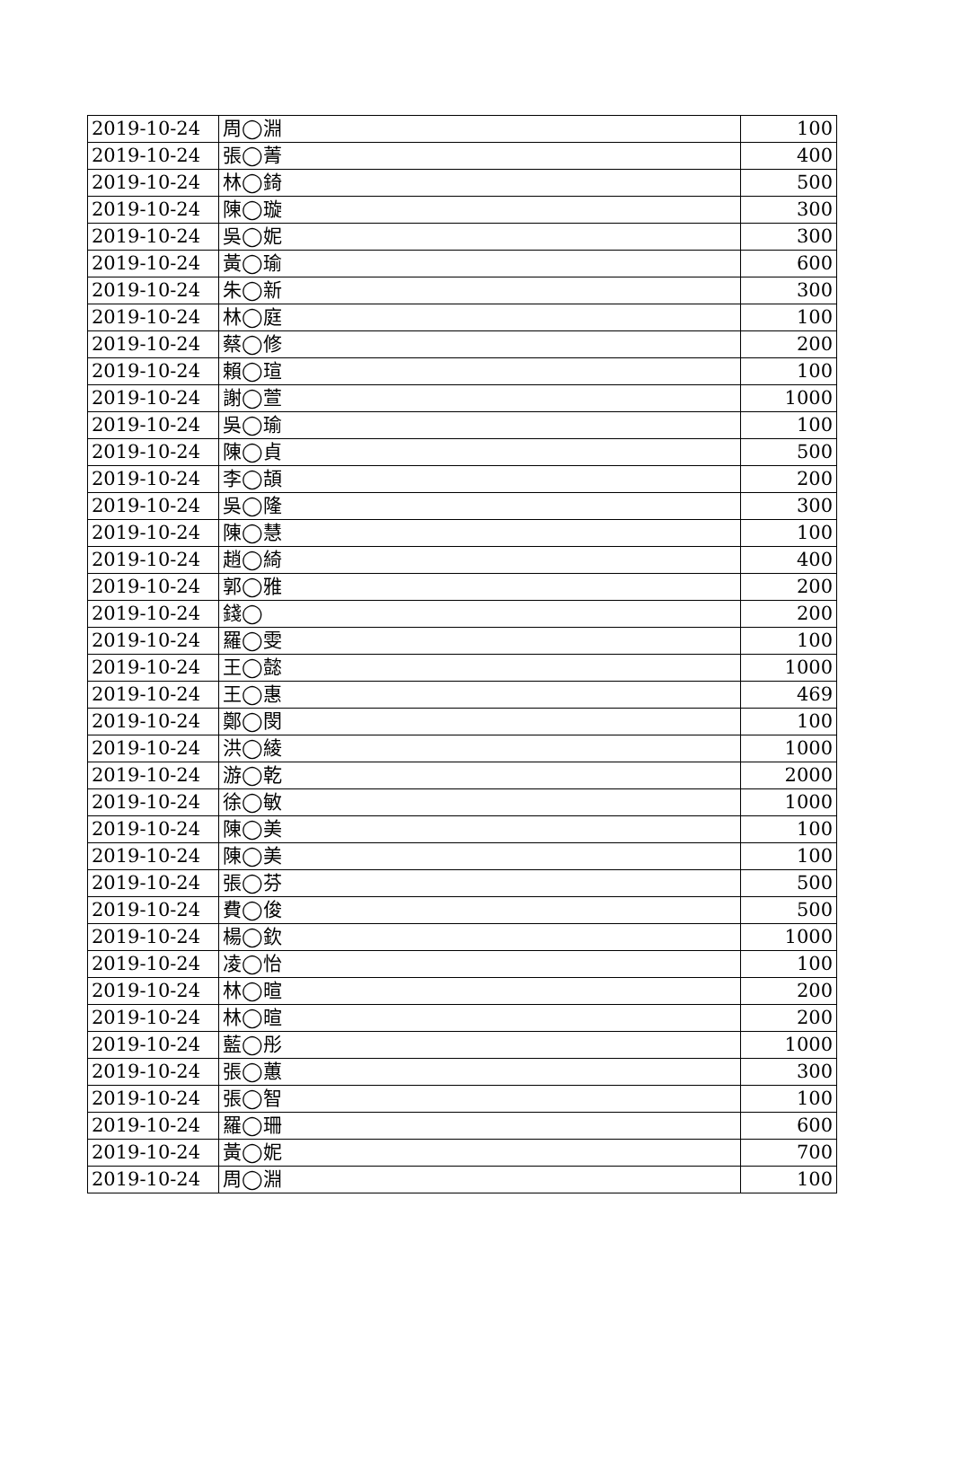| 2019-10-24 | 周◯淵 | 100 |
| 2019-10-24 | 張◯菁 | 400 |
| 2019-10-24 | 林◯錡 | 500 |
| 2019-10-24 | 陳◯璇 | 300 |
| 2019-10-24 | 吳◯妮 | 300 |
| 2019-10-24 | 黃◯瑜 | 600 |
| 2019-10-24 | 朱◯新 | 300 |
| 2019-10-24 | 林◯庭 | 100 |
| 2019-10-24 | 蔡◯修 | 200 |
| 2019-10-24 | 賴◯瑄 | 100 |
| 2019-10-24 | 謝◯萱 | 1000 |
| 2019-10-24 | 吳◯瑜 | 100 |
| 2019-10-24 | 陳◯貞 | 500 |
| 2019-10-24 | 李◯頡 | 200 |
| 2019-10-24 | 吳◯隆 | 300 |
| 2019-10-24 | 陳◯慧 | 100 |
| 2019-10-24 | 趙◯綺 | 400 |
| 2019-10-24 | 郭◯雅 | 200 |
| 2019-10-24 | 錢◯ | 200 |
| 2019-10-24 | 羅◯雯 | 100 |
| 2019-10-24 | 王◯懿 | 1000 |
| 2019-10-24 | 王◯惠 | 469 |
| 2019-10-24 | 鄭◯閔 | 100 |
| 2019-10-24 | 洪◯綾 | 1000 |
| 2019-10-24 | 游◯乾 | 2000 |
| 2019-10-24 | 徐◯敏 | 1000 |
| 2019-10-24 | 陳◯美 | 100 |
| 2019-10-24 | 陳◯美 | 100 |
| 2019-10-24 | 張◯芬 | 500 |
| 2019-10-24 | 費◯俊 | 500 |
| 2019-10-24 | 楊◯欽 | 1000 |
| 2019-10-24 | 凌◯怡 | 100 |
| 2019-10-24 | 林◯暄 | 200 |
| 2019-10-24 | 林◯暄 | 200 |
| 2019-10-24 | 藍◯彤 | 1000 |
| 2019-10-24 | 張◯蕙 | 300 |
| 2019-10-24 | 張◯智 | 100 |
| 2019-10-24 | 羅◯珊 | 600 |
| 2019-10-24 | 黃◯妮 | 700 |
| 2019-10-24 | 周◯淵 | 100 |